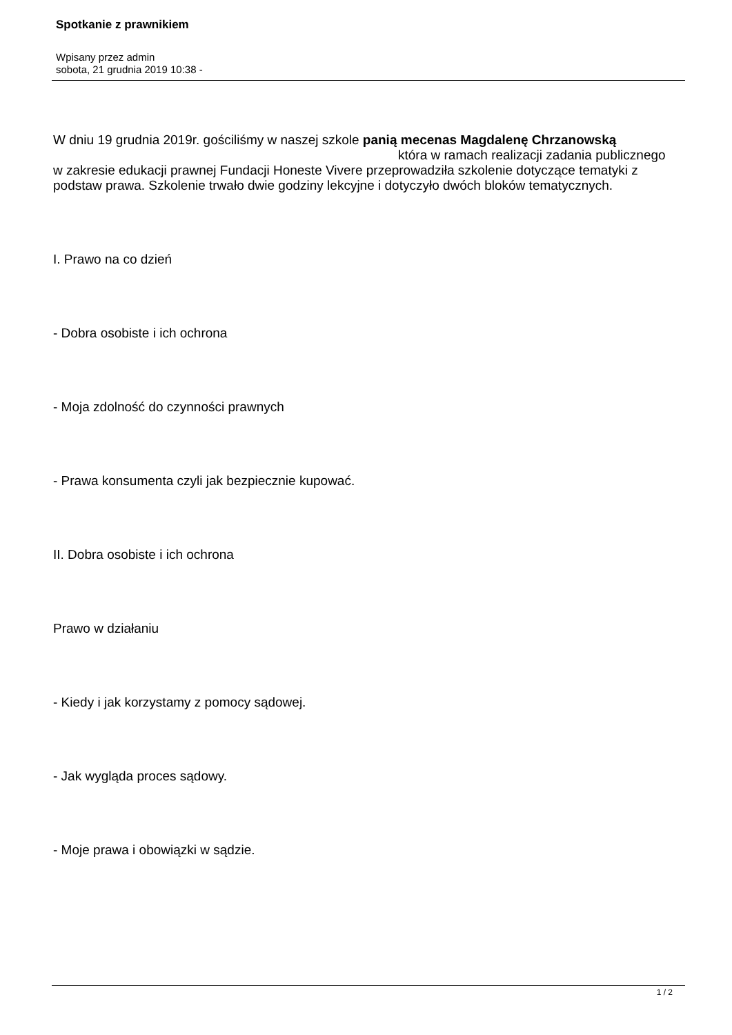Spotkanie z prawnikiem
Wpisany przez admin
sobota, 21 grudnia 2019 10:38 -
W dniu 19 grudnia 2019r. gościliśmy w naszej szkole panią mecenas Magdalenę Chrzanowską która w ramach realizacji zadania publicznego w zakresie edukacji prawnej Fundacji Honeste Vivere przeprowadziła szkolenie dotyczące tematyki z podstaw prawa. Szkolenie trwało dwie godziny lekcyjne i dotyczyło dwóch bloków tematycznych.
I. Prawo na co dzień
- Dobra osobiste i ich ochrona
- Moja zdolność do czynności prawnych
- Prawa konsumenta czyli jak bezpiecznie kupować.
II. Dobra osobiste i ich ochrona
Prawo w działaniu
- Kiedy i jak korzystamy z pomocy sądowej.
- Jak wygląda proces sądowy.
- Moje prawa i obowiązki w sądzie.
1 / 2